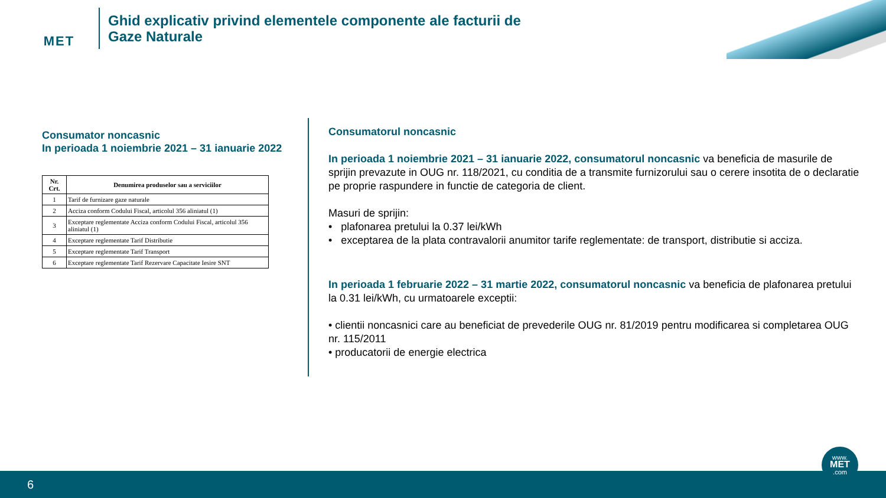MET
Ghid explicativ privind elementele componente ale facturii de
Gaze Naturale
Consumator noncasnic
In perioada 1 noiembrie 2021 – 31 ianuarie 2022
| Nr. Crt. | Denumirea produselor sau a serviciilor |
| --- | --- |
| 1 | Tarif de furnizare gaze naturale |
| 2 | Acciza conform Codului Fiscal, articolul 356 aliniatul (1) |
| 3 | Exceptare reglementate Acciza conform Codului Fiscal, articolul 356 aliniatul (1) |
| 4 | Exceptare reglementate Tarif Distributie |
| 5 | Exceptare reglementate Tarif Transport |
| 6 | Exceptare reglementate Tarif Rezervare Capacitate Iesire SNT |
Consumatorul noncasnic
In perioada 1 noiembrie 2021 – 31 ianuarie 2022, consumatorul noncasnic va beneficia de masurile de sprijin prevazute in OUG nr. 118/2021, cu conditia de a transmite furnizorului sau o cerere insotita de o declaratie pe proprie raspundere in functie de categoria de client.
Masuri de sprijin:
• plafonarea pretului la 0.37 lei/kWh
• exceptarea de la plata contravalorii anumitor tarife reglementate: de transport, distributie si acciza.
In perioada 1 februarie 2022 – 31 martie 2022, consumatorul noncasnic va beneficia de plafonarea pretului la 0.31 lei/kWh, cu urmatoarele exceptii:
• clientii noncasnici care au beneficiat de prevederile OUG nr. 81/2019 pentru modificarea si completarea OUG nr. 115/2011
• producatorii de energie electrica
6
www.
MET
.com